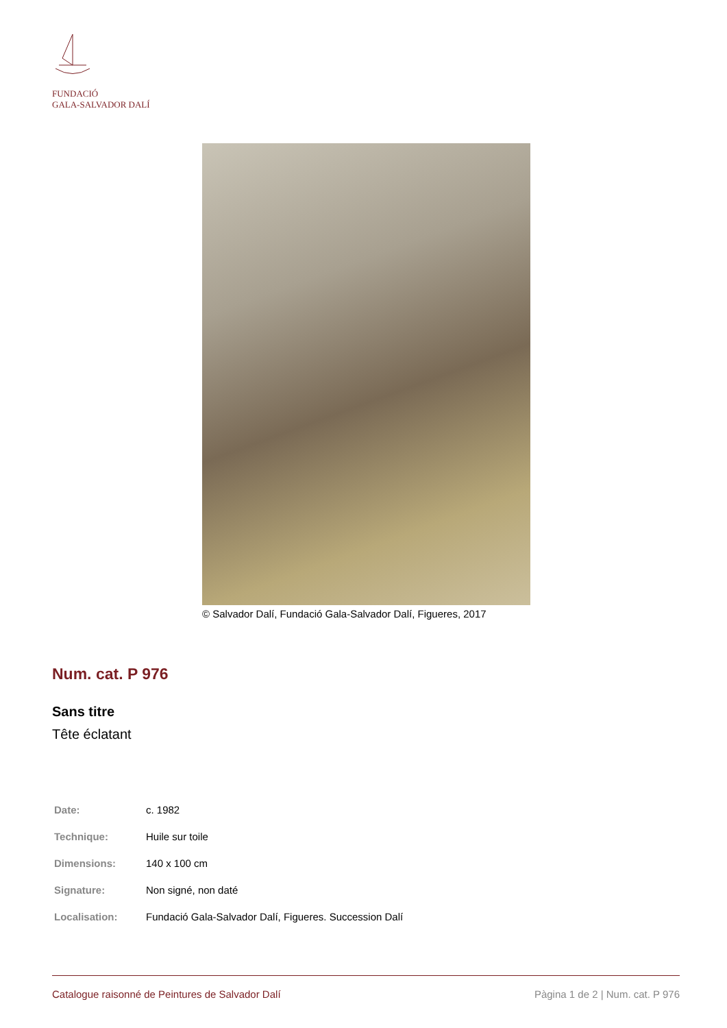FUNDACIÓ
GALA-SALVADOR DALÍ
© Salvador Dalí, Fundació Gala-Salvador Dalí, Figueres, 2017
Num. cat. P 976
Sans titre
Tête éclatant
| Date: | c. 1982 |
| Technique: | Huile sur toile |
| Dimensions: | 140 x 100 cm |
| Signature: | Non signé, non daté |
| Localisation: | Fundació Gala-Salvador Dalí, Figueres. Succession Dalí |
Catalogue raisonné de Peintures de Salvador Dalí Pàgina 1 de 2 | Num. cat. P 976